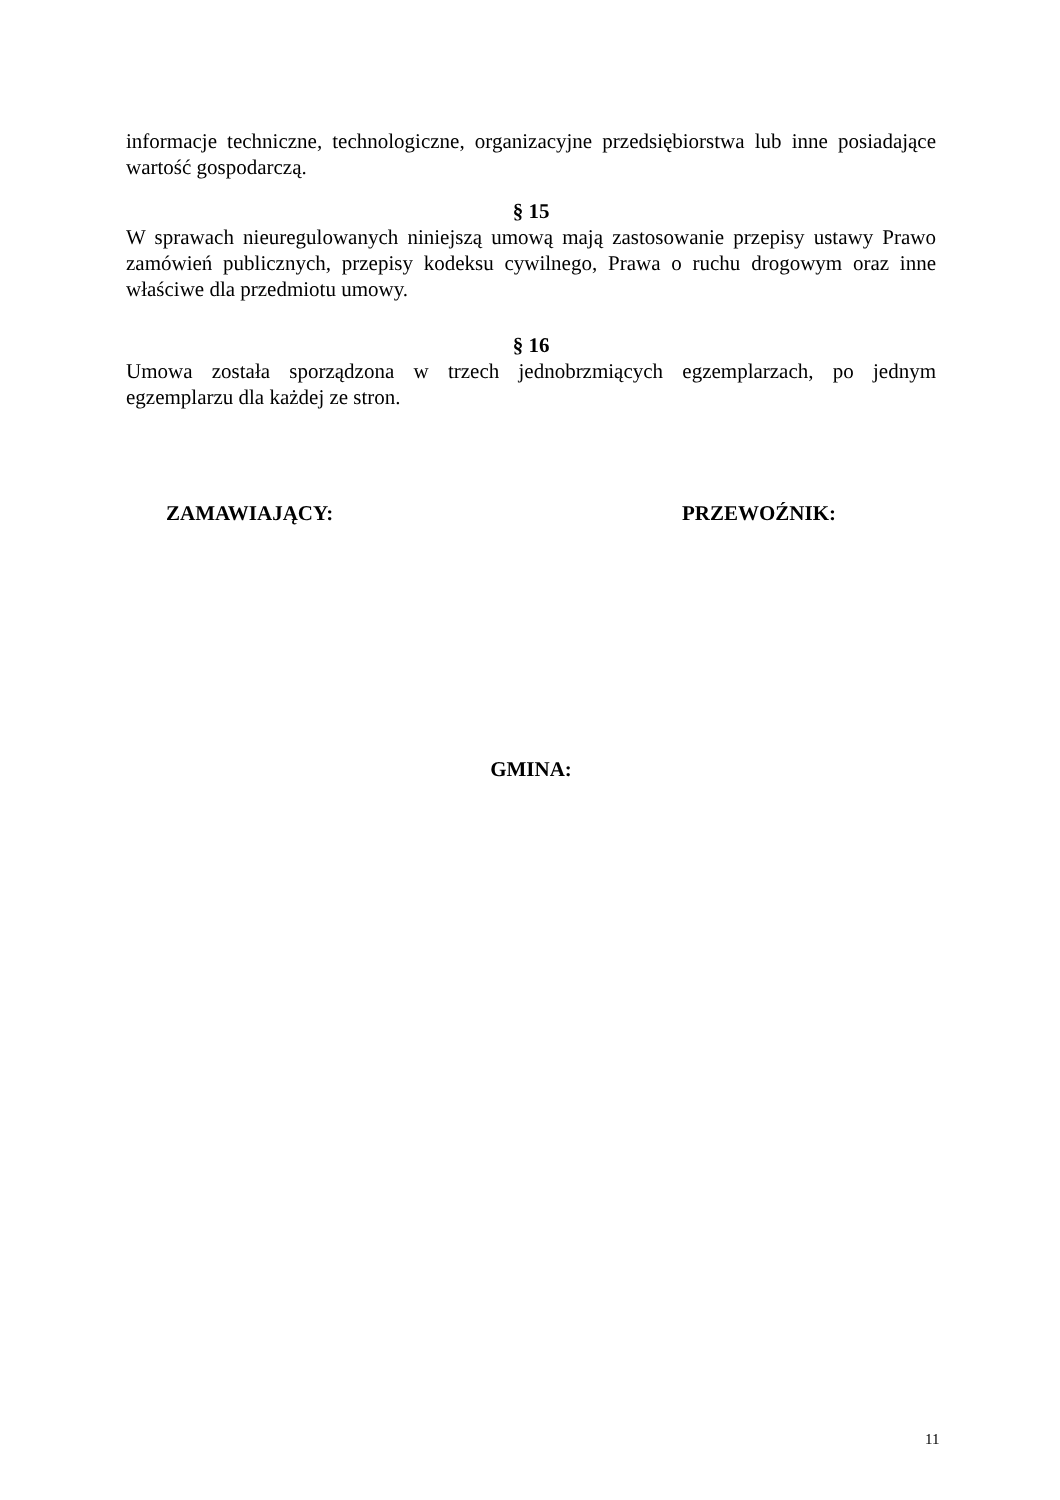informacje techniczne, technologiczne, organizacyjne przedsiębiorstwa lub inne posiadające wartość gospodarczą.
§ 15
W sprawach nieuregulowanych niniejszą umową mają zastosowanie przepisy ustawy Prawo zamówień publicznych, przepisy kodeksu cywilnego, Prawa o ruchu drogowym oraz inne właściwe dla przedmiotu umowy.
§ 16
Umowa została sporządzona w trzech jednobrzmiących egzemplarzach, po jednym egzemplarzu dla każdej ze stron.
ZAMAWIAJĄCY: PRZEWOŹNIK:
GMINA:
11